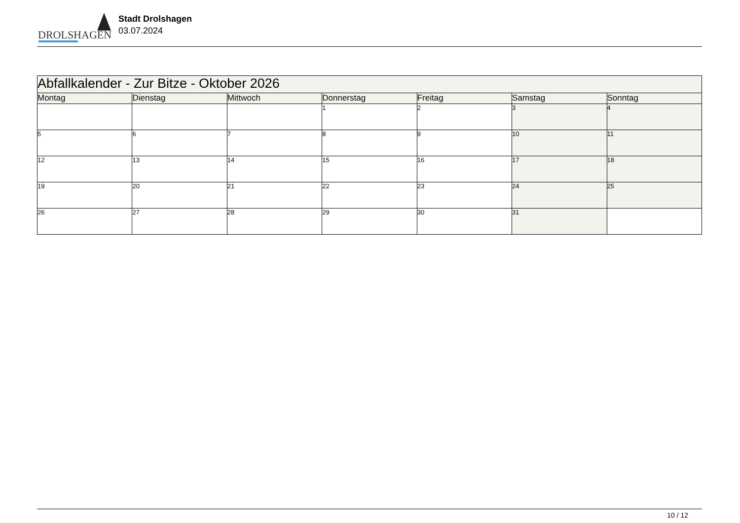DROLSHAGEN
Stadt Drolshagen
03.07.2024
| Abfallkalender - Zur Bitze - Oktober 2026 | | | | | | |
| --- | --- | --- | --- | --- | --- | --- |
| Montag | Dienstag | Mittwoch | Donnerstag | Freitag | Samstag | Sonntag |
| | | | 1 | 2 | 3 | 4 |
| 5 | 6 | 7 | 8 | 9 | 10 | 11 |
| 12 | 13 | 14 | 15 | 16 | 17 | 18 |
| 19 | 20 | 21 | 22 | 23 | 24 | 25 |
| 26 | 27 | 28 | 29 | 30 | 31 | |
10 / 12